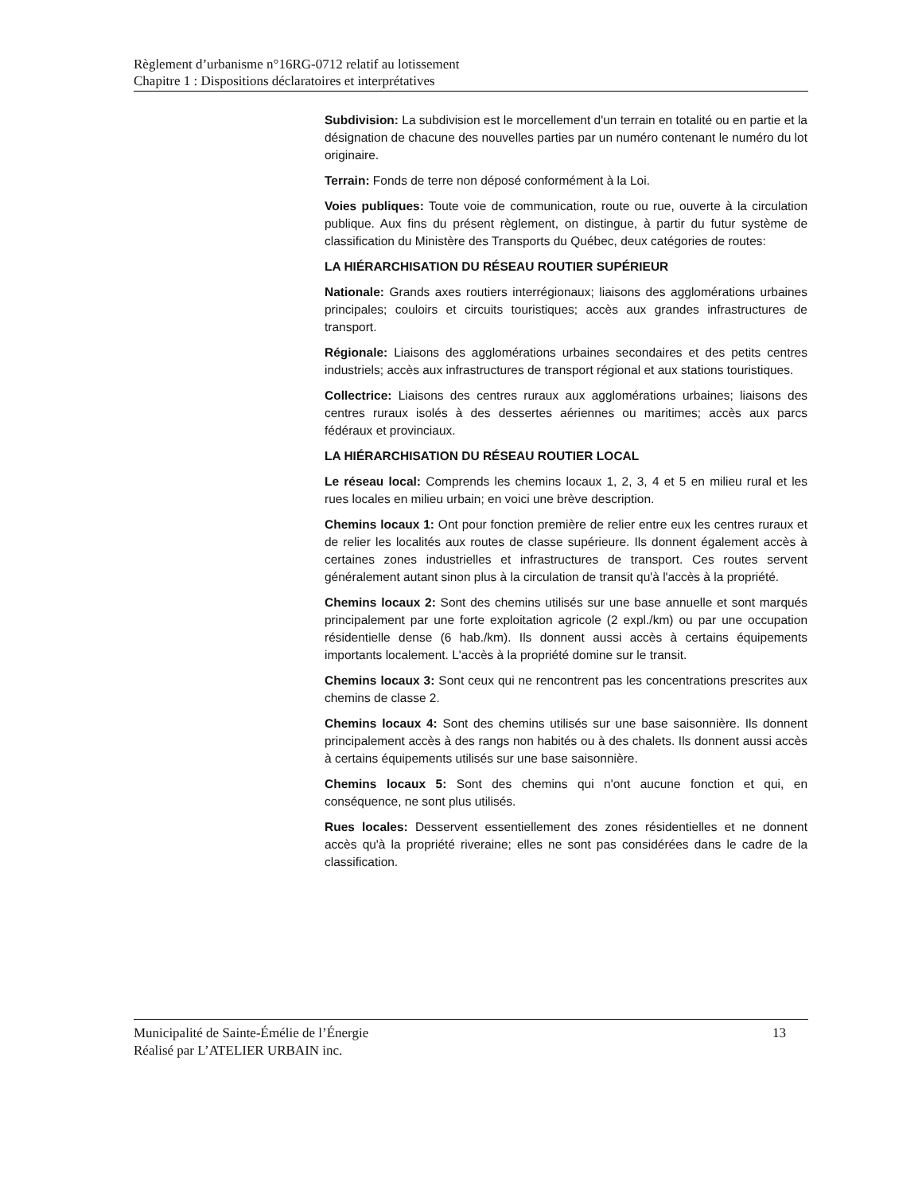Règlement d’urbanisme n°16RG-0712 relatif au lotissement
Chapitre 1 : Dispositions déclaratoires et interprétatives
Subdivision: La subdivision est le morcellement d'un terrain en totalité ou en partie et la désignation de chacune des nouvelles parties par un numéro contenant le numéro du lot originaire.
Terrain: Fonds de terre non déposé conformément à la Loi.
Voies publiques: Toute voie de communication, route ou rue, ouverte à la circulation publique. Aux fins du présent règlement, on distingue, à partir du futur système de classification du Ministère des Transports du Québec, deux catégories de routes:
LA HIÉRARCHISATION DU RÉSEAU ROUTIER SUPÉRIEUR
Nationale: Grands axes routiers interrégionaux; liaisons des agglomérations urbaines principales; couloirs et circuits touristiques; accès aux grandes infrastructures de transport.
Régionale: Liaisons des agglomérations urbaines secondaires et des petits centres industriels; accès aux infrastructures de transport régional et aux stations touristiques.
Collectrice: Liaisons des centres ruraux aux agglomérations urbaines; liaisons des centres ruraux isolés à des dessertes aériennes ou maritimes; accès aux parcs fédéraux et provinciaux.
LA HIÉRARCHISATION DU RÉSEAU ROUTIER LOCAL
Le réseau local: Comprends les chemins locaux 1, 2, 3, 4 et 5 en milieu rural et les rues locales en milieu urbain; en voici une brève description.
Chemins locaux 1: Ont pour fonction première de relier entre eux les centres ruraux et de relier les localités aux routes de classe supérieure. Ils donnent également accès à certaines zones industrielles et infrastructures de transport. Ces routes servent généralement autant sinon plus à la circulation de transit qu'à l'accès à la propriété.
Chemins locaux 2: Sont des chemins utilisés sur une base annuelle et sont marqués principalement par une forte exploitation agricole (2 expl./km) ou par une occupation résidentielle dense (6 hab./km). Ils donnent aussi accès à certains équipements importants localement. L'accès à la propriété domine sur le transit.
Chemins locaux 3: Sont ceux qui ne rencontrent pas les concentrations prescrites aux chemins de classe 2.
Chemins locaux 4: Sont des chemins utilisés sur une base saisonnière. Ils donnent principalement accès à des rangs non habités ou à des chalets. Ils donnent aussi accès à certains équipements utilisés sur une base saisonnière.
Chemins locaux 5: Sont des chemins qui n'ont aucune fonction et qui, en conséquence, ne sont plus utilisés.
Rues locales: Desservent essentiellement des zones résidentielles et ne donnent accès qu'à la propriété riveraine; elles ne sont pas considérées dans le cadre de la classification.
13 Municipalité de Sainte-Émélie de l’Énergie
Réalisé par L’ATELIER URBAIN inc.